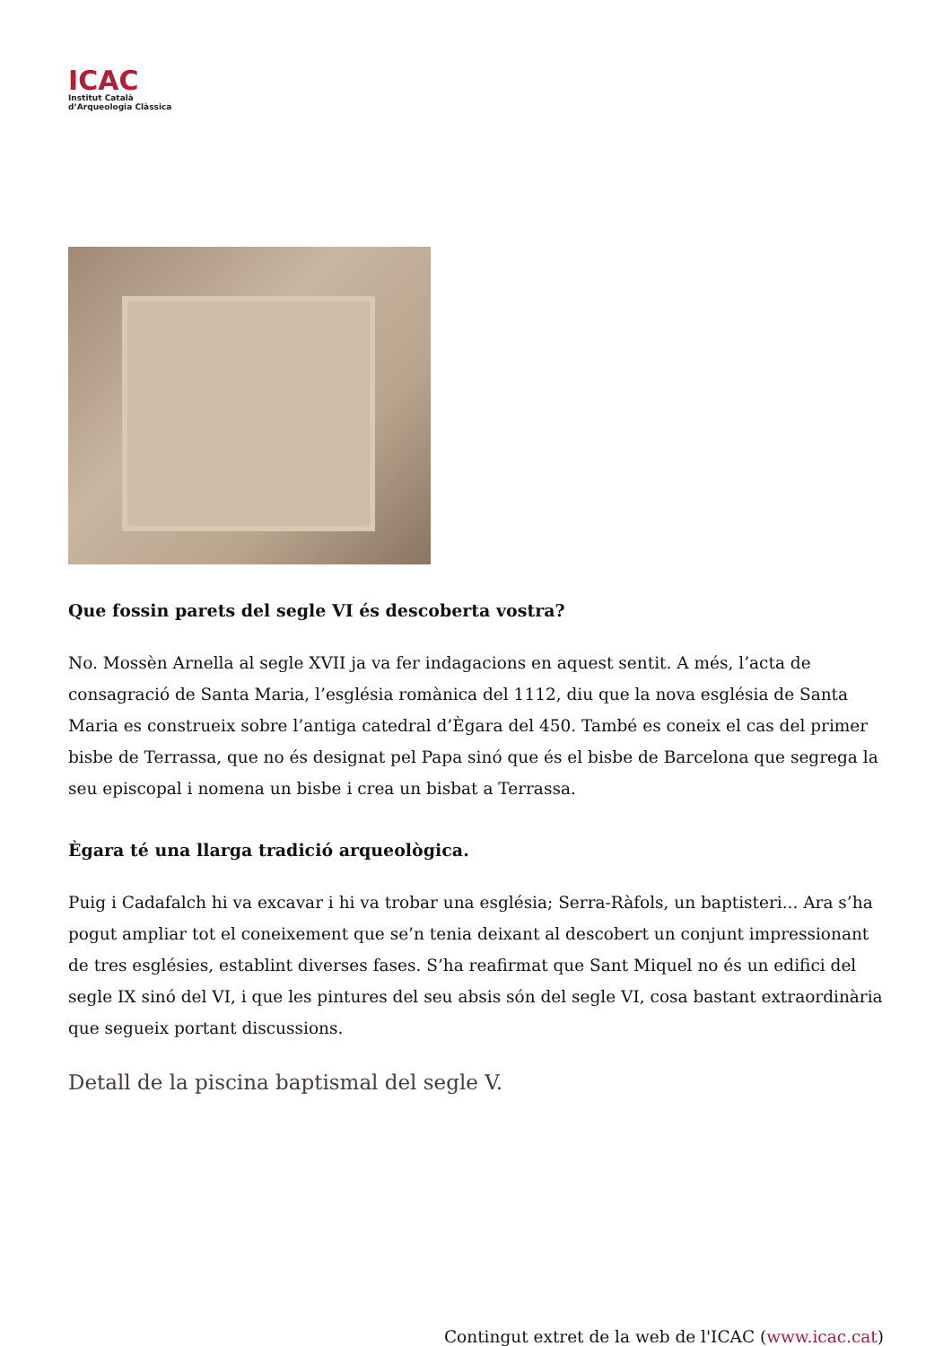ICAC
Institut Català
d’Arqueologia Clàssica
Que fossin parets del segle VI és descoberta vostra?
No. Mossèn Arnella al segle XVII ja va fer indagacions en aquest sentit. A més, l’acta de consagració de Santa Maria, l’església romànica del 1112, diu que la nova església de Santa Maria es construeix sobre l’antiga catedral d’Ègara del 450. També es coneix el cas del primer bisbe de Terrassa, que no és designat pel Papa sinó que és el bisbe de Barcelona que segrega la seu episcopal i nomena un bisbe i crea un bisbat a Terrassa.
Ègara té una llarga tradició arqueològica.
Puig i Cadafalch hi va excavar i hi va trobar una església; Serra-Ràfols, un baptisteri... Ara s’ha pogut ampliar tot el coneixement que se’n tenia deixant al descobert un conjunt impressionant de tres esglésies, establint diverses fases. S’ha reafirmat que Sant Miquel no és un edifici del segle IX sinó del VI, i que les pintures del seu absis són del segle VI, cosa bastant extraordinària que segueix portant discussions.
Detall de la piscina baptismal del segle V.
Contingut extret de la web de l'ICAC (www.icac.cat)